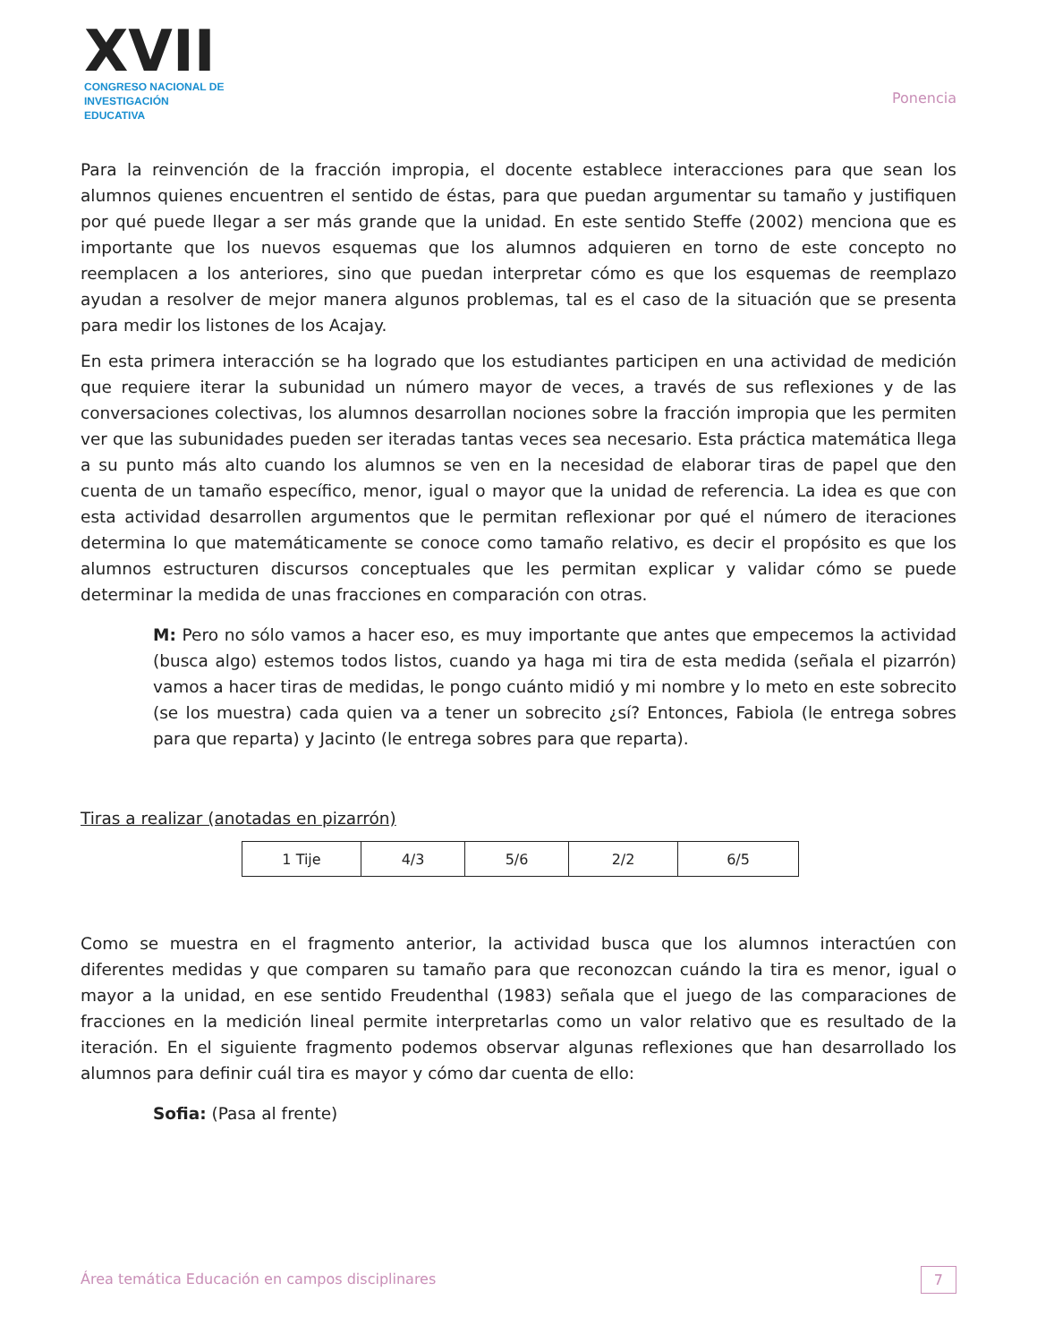XVII
CONGRESO NACIONAL DE
INVESTIGACIÓN EDUCATIVA
Ponencia
Para la reinvención de la fracción impropia, el docente establece interacciones para que sean los alumnos quienes encuentren el sentido de éstas, para que puedan argumentar su tamaño y justifiquen por qué puede llegar a ser más grande que la unidad. En este sentido Steffe (2002) menciona que es importante que los nuevos esquemas que los alumnos adquieren en torno de este concepto no reemplacen a los anteriores, sino que puedan interpretar cómo es que los esquemas de reemplazo ayudan a resolver de mejor manera algunos problemas, tal es el caso de la situación que se presenta para medir los listones de los Acajay.
En esta primera interacción se ha logrado que los estudiantes participen en una actividad de medición que requiere iterar la subunidad un número mayor de veces, a través de sus reflexiones y de las conversaciones colectivas, los alumnos desarrollan nociones sobre la fracción impropia que les permiten ver que las subunidades pueden ser iteradas tantas veces sea necesario. Esta práctica matemática llega a su punto más alto cuando los alumnos se ven en la necesidad de elaborar tiras de papel que den cuenta de un tamaño específico, menor, igual o mayor que la unidad de referencia. La idea es que con esta actividad desarrollen argumentos que le permitan reflexionar por qué el número de iteraciones determina lo que matemáticamente se conoce como tamaño relativo, es decir el propósito es que los alumnos estructuren discursos conceptuales que les permitan explicar y validar cómo se puede determinar la medida de unas fracciones en comparación con otras.
M: Pero no sólo vamos a hacer eso, es muy importante que antes que empecemos la actividad (busca algo) estemos todos listos, cuando ya haga mi tira de esta medida (señala el pizarrón) vamos a hacer tiras de medidas, le pongo cuánto midió y mi nombre y lo meto en este sobrecito (se los muestra) cada quien va a tener un sobrecito ¿sí? Entonces, Fabiola (le entrega sobres para que reparta) y Jacinto (le entrega sobres para que reparta).
Tiras a realizar (anotadas en pizarrón)
| 1 Tije | 4/3 | 5/6 | 2/2 | 6/5 |
Como se muestra en el fragmento anterior, la actividad busca que los alumnos interactúen con diferentes medidas y que comparen su tamaño para que reconozcan cuándo la tira es menor, igual o mayor a la unidad, en ese sentido Freudenthal (1983) señala que el juego de las comparaciones de fracciones en la medición lineal permite interpretarlas como un valor relativo que es resultado de la iteración. En el siguiente fragmento podemos observar algunas reflexiones que han desarrollado los alumnos para definir cuál tira es mayor y cómo dar cuenta de ello:
Sofia: (Pasa al frente)
Área temática Educación en campos disciplinares 7